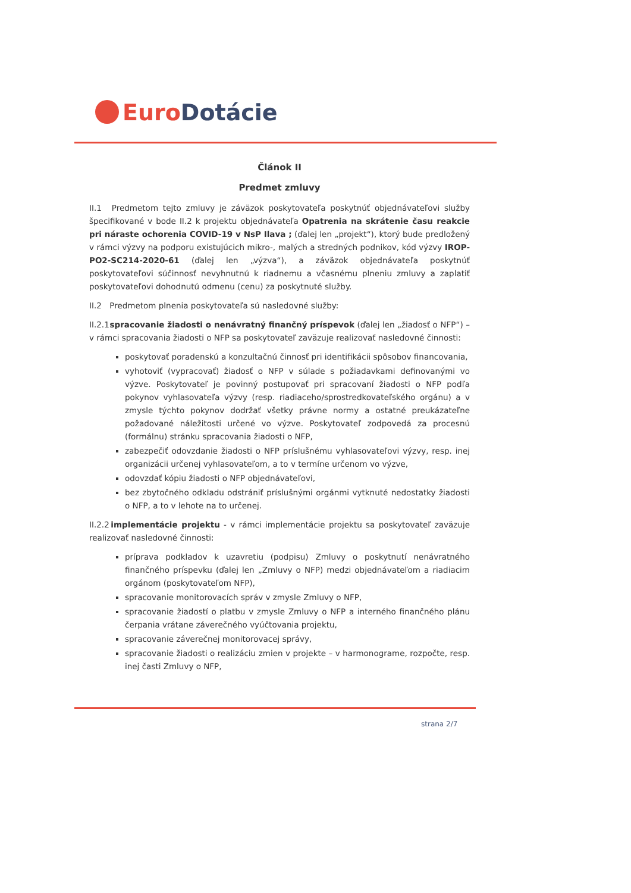Euro Dotácie
Článok II
Predmet zmluvy
II.1 Predmetom tejto zmluvy je záväzok poskytovateľa poskytnúť objednávateľovi služby špecifikované v bode II.2 k projektu objednávateľa Opatrenia na skrátenie času reakcie pri náraste ochorenia COVID-19 v NsP Ilava ; (ďalej len „projekt“), ktorý bude predložený v rámci výzvy na podporu existujúcich mikro-, malých a stredných podnikov, kód výzvy IROP-PO2-SC214-2020-61 (ďalej len „výzva“), a záväzok objednávateľa poskytnúť poskytovateľovi súčinnosť nevyhnutnú k riadnemu a včasnému plneniu zmluvy a zaplatiť poskytovateľovi dohodnutú odmenu (cenu) za poskytnuté služby.
II.2 Predmetom plnenia poskytovateľa sú nasledovné služby:
II.2.1 spracovanie žiadosti o nenávratný finančný príspevok (ďalej len „žiadosť o NFP“) – v rámci spracovania žiadosti o NFP sa poskytovateľ zaväzuje realizovať nasledovné činnosti:
poskytovať poradenskú a konzultačnú činnosť pri identifikácii spôsobov financovania,
vyhotoviť (vypracovať) žiadosť o NFP v súlade s požiadavkami definovanými vo výzve. Poskytovateľ je povinný postupovať pri spracovaní žiadosti o NFP podľa pokynov vyhlasovateľa výzvy (resp. riadiaceho/sprostredkovateľského orgánu) a v zmysle týchto pokynov dodržať všetky právne normy a ostatné preukázateľne požadované náležitosti určené vo výzve. Poskytovateľ zodpovedá za procesnú (formálnu) stránku spracovania žiadosti o NFP,
zabezpečiť odovzdanie žiadosti o NFP príslušnému vyhlasovateľovi výzvy, resp. inej organizácii určenej vyhlasovateľom, a to v termíne určenom vo výzve,
odovzdať kópiu žiadosti o NFP objednávateľovi,
bez zbytočného odkladu odstrániť príslušnými orgánmi vytknuté nedostatky žiadosti o NFP, a to v lehote na to určenej.
II.2.2 implementácie projektu - v rámci implementácie projektu sa poskytovateľ zaväzuje realizovať nasledovné činnosti:
príprava podkladov k uzavretiu (podpisu) Zmluvy o poskytnutí nenávratného finančného príspevku (ďalej len „Zmluvy o NFP) medzi objednávateľom a riadiacim orgánom (poskytovateľom NFP),
spracovanie monitorovacích správ v zmysle Zmluvy o NFP,
spracovanie žiadostí o platbu v zmysle Zmluvy o NFP a interného finančného plánu čerpania vrátane záverečného vyúčtovania projektu,
spracovanie záverečnej monitorovacej správy,
spracovanie žiadosti o realizáciu zmien v projekte – v harmonograme, rozpočte, resp. inej časti Zmluvy o NFP,
strana 2/7